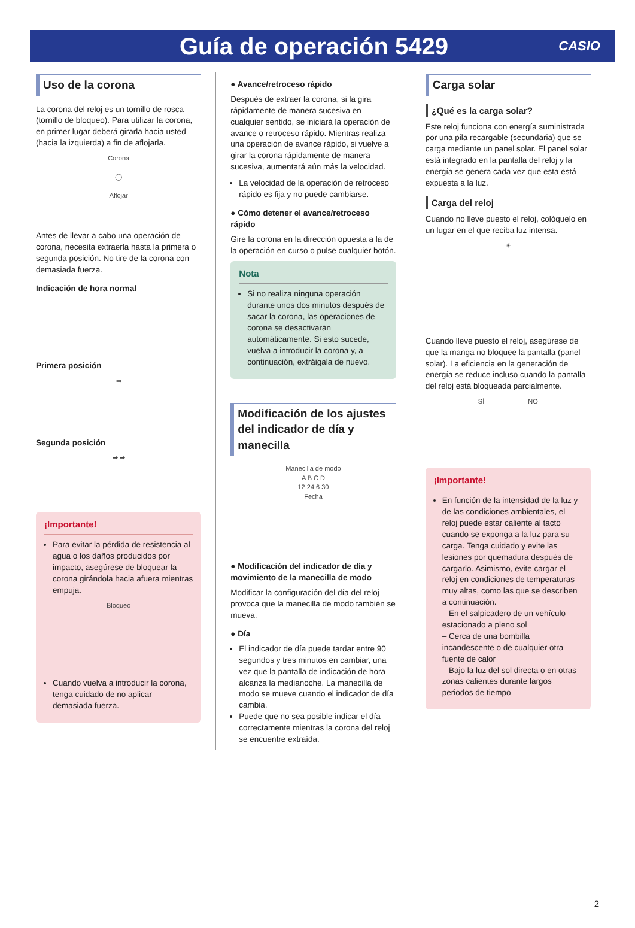Guía de operación 5429
CASIO
Uso de la corona
La corona del reloj es un tornillo de rosca (tornillo de bloqueo). Para utilizar la corona, en primer lugar deberá girarla hacia usted (hacia la izquierda) a fin de aflojarla.
Corona
◯
Aflojar
Antes de llevar a cabo una operación de corona, necesita extraerla hasta la primera o segunda posición. No tire de la corona con demasiada fuerza.
Indicación de hora normal
Primera posición
➡
Segunda posición
➡ ➡
¡Importante!
Para evitar la pérdida de resistencia al agua o los daños producidos por impacto, asegúrese de bloquear la corona girándola hacia afuera mientras empuja.
Bloqueo
Cuando vuelva a introducir la corona, tenga cuidado de no aplicar demasiada fuerza.
● Avance/retroceso rápido
Después de extraer la corona, si la gira rápidamente de manera sucesiva en cualquier sentido, se iniciará la operación de avance o retroceso rápido. Mientras realiza una operación de avance rápido, si vuelve a girar la corona rápidamente de manera sucesiva, aumentará aún más la velocidad.
La velocidad de la operación de retroceso rápido es fija y no puede cambiarse.
● Cómo detener el avance/retroceso rápido
Gire la corona en la dirección opuesta a la de la operación en curso o pulse cualquier botón.
Nota
Si no realiza ninguna operación durante unos dos minutos después de sacar la corona, las operaciones de corona se desactivarán automáticamente. Si esto sucede, vuelva a introducir la corona y, a continuación, extráigala de nuevo.
Modificación de los ajustes del indicador de día y manecilla
Manecilla de modo
A B C D
12 24 6 30
Fecha
● Modificación del indicador de día y movimiento de la manecilla de modo
Modificar la configuración del día del reloj provoca que la manecilla de modo también se mueva.
● Día
El indicador de día puede tardar entre 90 segundos y tres minutos en cambiar, una vez que la pantalla de indicación de hora alcanza la medianoche. La manecilla de modo se mueve cuando el indicador de día cambia.
Puede que no sea posible indicar el día correctamente mientras la corona del reloj se encuentre extraída.
Carga solar
¿Qué es la carga solar?
Este reloj funciona con energía suministrada por una pila recargable (secundaria) que se carga mediante un panel solar. El panel solar está integrado en la pantalla del reloj y la energía se genera cada vez que esta está expuesta a la luz.
Carga del reloj
Cuando no lleve puesto el reloj, colóquelo en un lugar en el que reciba luz intensa.
☀
Cuando lleve puesto el reloj, asegúrese de que la manga no bloquee la pantalla (panel solar). La eficiencia en la generación de energía se reduce incluso cuando la pantalla del reloj está bloqueada parcialmente.
SÍ NO
¡Importante!
En función de la intensidad de la luz y de las condiciones ambientales, el reloj puede estar caliente al tacto cuando se exponga a la luz para su carga. Tenga cuidado y evite las lesiones por quemadura después de cargarlo. Asimismo, evite cargar el reloj en condiciones de temperaturas muy altas, como las que se describen a continuación.
– En el salpicadero de un vehículo estacionado a pleno sol
– Cerca de una bombilla incandescente o de cualquier otra fuente de calor
– Bajo la luz del sol directa o en otras zonas calientes durante largos periodos de tiempo
2